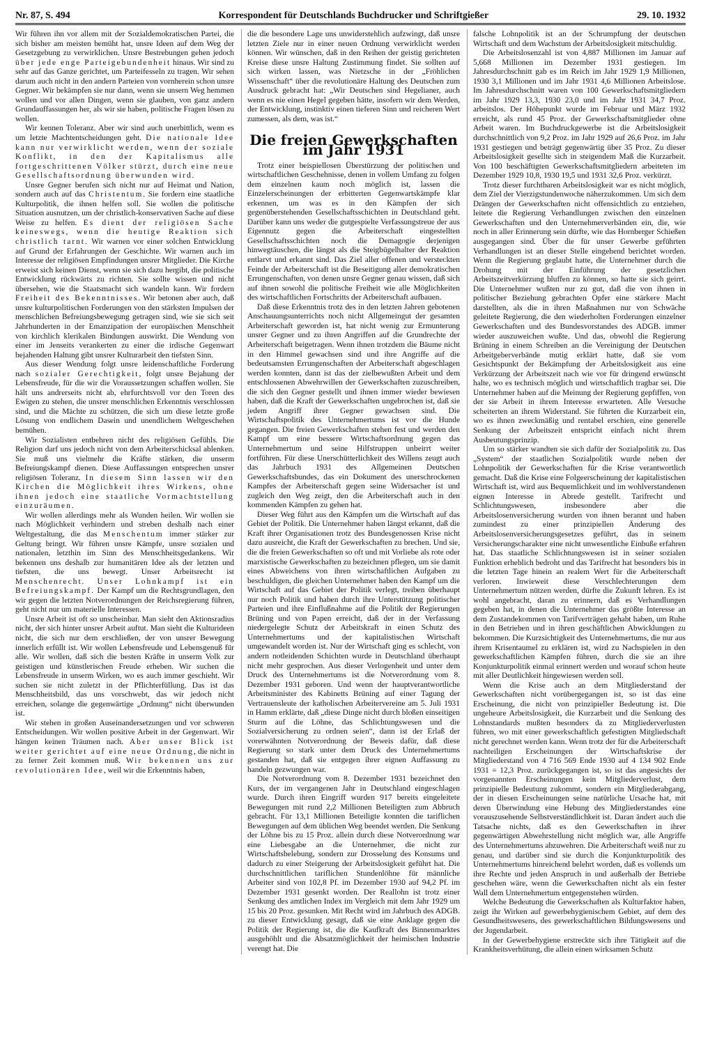Nr. 87, S. 494 Korrespondent für Deutschlands Buchdrucker und Schriftgießer 29. 10. 1932
Wir führen ihn vor allem mit der Sozialdemokratischen Partei, die sich bisher am meisten bemüht hat, unsre Ideen auf dem Weg der Gesetzgebung zu verwirklichen. Unsre Bestrebungen gehen jedoch über jede enge Parteigebundenheit hinaus. Wir sind zu sehr auf das Ganze gerichtet, um Parteifesseln zu tragen. Wir sehen darum auch nicht in den andern Parteien von vornherein schon unsre Gegner. Wir bekämpfen sie nur dann, wenn sie unsern Weg hemmen wollen und vor allen Dingen, wenn sie glauben, von ganz andern Grundauffassungen her, als wir sie haben, politische Fragen lösen zu wollen.
Wir kennen Toleranz. Aber wir sind auch unerbittlich, wenn es um letzte Machtentscheidungen geht. Die nationale Idee kann nur verwirklicht werden, wenn der soziale Konflikt, in den der Kapitalismus alle fortgeschrittenen Völker stürzt, durch eine neue Gesellschaftsordnung überwunden wird.
Unsre Gegner berufen sich nicht nur auf Heimat und Nation, sondern auch auf das Christentum. Sie fordern eine staatliche Kulturpolitik, die ihnen helfen soll. Sie wollen die politische Situation ausnutzen, um der christlich-konservativen Sache auf diese Weise zu helfen. Es dient der religiösen Sache keineswegs, wenn die heutige Reaktion sich christlich tarnt. Wir warnen vor einer solchen Entwicklung auf Grund der Erfahrungen der Geschichte. Wir warnen auch im Interesse der religiösen Empfindungen unsrer Mitglieder. Die Kirche erweist sich keinen Dienst, wenn sie sich dazu hergibt, die politische Entwicklung rückwärts zu richten. Sie sollte wissen und nicht übersehen, wie die Staatsmacht sich wandeln kann. Wir fordern Freiheit des Bekenntnisses. Wir betonen aber auch, daß unsre kulturpolitischen Forderungen von den stärksten Impulsen der menschlichen Befreiungsbewegung getragen sind, wie sie sich seit Jahrhunderten in der Emanzipation der europäischen Menschheit von kirchlich klerikalen Bindungen auswirkt. Die Wendung von einer im Jenseits verankerten zu einer die irdische Gegenwart bejahenden Haltung gibt unsrer Kulturarbeit den tiefsten Sinn.
Aus dieser Wendung folgt unsre leidenschaftliche Forderung nach sozialer Gerechtigkeit, folgt unsre Bejahung der Lebensfreude, für die wir die Voraussetzungen schaffen wollen. Sie hält uns andrerseits nicht ab, ehrfurchtsvoll vor den Toren des Ewigen zu stehen, die unsrer menschlichen Erkenntnis verschlossen sind, und die Mächte zu schützen, die sich um diese letzte große Lösung von endlichem Dasein und unendlichem Weltgeschehen bemühen.
Wir Sozialisten entbehren nicht des religiösen Gefühls. Die Religion darf uns jedoch nicht von dem Arbeiterschicksal ablenken. Sie muß uns vielmehr die Kräfte stärken, die unserm Befreiungskampf dienen. Diese Auffassungen entsprechen unsrer religiösen Toleranz. In diesem Sinn lassen wir den Kirchen die Möglichkeit ihres Wirkens, ohne ihnen jedoch eine staatliche Vormachtstellung einzuräumen.
Wir wollen allerdings mehr als Wunden heilen. Wir wollen sie nach Möglichkeit verhindern und streben deshalb nach einer Weltgestaltung, die das Menschentum immer stärker zur Geltung bringt. Wir führen unsre Kämpfe, unsre sozialen und nationalen, letzthin im Sinn des Menschheitsgedankens. Wir bekennen uns deshalb zur humanitären Idee als der letzten und tiefsten, die uns bewegt. Unser Arbeitsrecht ist Menschenrecht. Unser Lohnkampf ist ein Befreiungskampf. Der Kampf um die Rechtsgrundlagen, den wir gegen die letzten Notverordnungen der Reichsregierung führen, geht nicht nur um materielle Interessen.
Unsre Arbeit ist oft so unscheinbar. Man sieht den Aktionsradius nicht, der sich hinter unsrer Arbeit auftut. Man sieht die Kulturideen nicht, die sich nur dem erschließen, der von unsrer Bewegung innerlich erfüllt ist. Wir wollen Lebensfreude und Lebensgenuß für alle. Wir wollen, daß sich die besten Kräfte in unserm Volk zur geistigen und künstlerischen Freude erheben. Wir suchen die Lebensfreude in unserm Wirken, wo es auch immer geschieht. Wir suchen sie nicht zuletzt in der Pflichterfüllung. Das ist das Menschheitsbild, das uns vorschwebt, das wir jedoch nicht erreichen, solange die gegenwärtige „Ordnung“ nicht überwunden ist.
Wir stehen in großen Auseinandersetzungen und vor schweren Entscheidungen. Wir wollen positive Arbeit in der Gegenwart. Wir hängen keinen Träumen nach. Aber unser Blick ist weiter gerichtet auf eine neue Ordnung, die nicht in zu ferner Zeit kommen muß. Wir bekennen uns zur revolutionären Idee, weil wir die Erkenntnis haben,
die die besondere Lage uns unwiderstehlich aufzwingt, daß unsre letzten Ziele nur in einer neuen Ordnung verwirklicht werden können. Wir wünschen, daß in den Reihen der geistig gerichteten Kreise diese unsre Haltung Zustimmung findet. Sie sollten auf sich wirken lassen, was Nietzsche in der „Fröhlichen Wissenschaft“ über die revolutionäre Haltung des Deutschen zum Ausdruck gebracht hat: „Wir Deutschen sind Hegelianer, auch wenn es nie einen Hegel gegeben hätte, insofern wir dem Werden, der Entwicklung, instinktiv einen tieferen Sinn und reicheren Wert zumessen, als dem, was ist.“
Die freien Gewerkschaften im Jahr 1931
Trotz einer beispiellosen Überstürzung der politischen und wirtschaftlichen Geschehnisse, denen in vollem Umfang zu folgen dem einzelnen kaum noch möglich ist, lassen die Einzelerscheinungen der erbitterten Gegenwartskämpfe klar erkennen, um was es in den Kämpfen der sich gegenüberstehenden Gesellschaftsschichten in Deutschland geht. Darüber kann uns weder die gutgespielte Verfassungstreue der aus Eigennutz gegen die Arbeiterschaft eingestellten Gesellschaftsschichten noch die Demagogie derjenigen hinwegtäuschen, die längst als die Steigbügelhalter der Reaktion entlarvt und erkannt sind. Das Ziel aller offenen und versteckten Feinde der Arbeiterschaft ist die Beseitigung aller demokratischen Errungenschaften, von denen unsre Gegner genau wissen, daß sich auf ihnen sowohl die politische Freiheit wie alle Möglichkeiten des wirtschaftlichen Fortschritts der Arbeiterschaft aufbauen.
Daß diese Erkenntnis trotz des in den letzten Jahren gebotenen Anschauungsunterrichts noch nicht Allgemeingut der gesamten Arbeiterschaft geworden ist, hat nicht wenig zur Ermunterung unsrer Gegner und zu ihren Angriffen auf die Grundrechte der Arbeiterschaft beigetragen. Wenn ihnen trotzdem die Bäume nicht in den Himmel gewachsen sind und ihre Angriffe auf die bedeutsamsten Errungenschaften der Arbeiterschaft abgeschlagen werden konnten, dann ist das der zielbewußten Arbeit und dem entschlossenen Abwehrwillen der Gewerkschaften zuzuschreiben, die sich den Gegner gestellt und ihnen immer wieder bewiesen haben, daß die Kraft der Gewerkschaften ungebrochen ist, daß sie jedem Angriff ihrer Gegner gewachsen sind. Die Wirtschaftspolitik des Unternehmertums ist vor die Hunde gegangen. Die freien Gewerkschaften stehen fest und werden den Kampf um eine bessere Wirtschaftsordnung gegen das Unternehmertum und seine Hilfstruppen unbeirrt weiter fortführen. Für diese Unerschütterlichkeit des Willens zeugt auch das Jahrbuch 1931 des Allgemeinen Deutschen Gewerkschaftsbundes, das ein Dokument des unerschrockenen Kampfes der Arbeiterschaft gegen seine Widersacher ist und zugleich den Weg zeigt, den die Arbeiterschaft auch in den kommenden Kämpfen zu gehen hat.
Dieser Weg führt aus den Kämpfen um die Wirtschaft auf das Gebiet der Politik. Die Unternehmer haben längst erkannt, daß die Kraft ihrer Organisationen trotz des Bundesgenossen Krise nicht dazu ausreicht, die Kraft der Gewerkschaften zu brechen. Und sie, die die freien Gewerkschaften so oft und mit Vorliebe als rote oder marxistische Gewerkschaften zu bezeichnen pflegen, um sie damit eines Abweichens von ihren wirtschaftlichen Aufgaben zu beschuldigen, die gleichen Unternehmer haben den Kampf um die Wirtschaft auf das Gebiet der Politik verlegt, treiben überhaupt nur noch Politik und haben durch ihre Unterstützung politischer Parteien und ihre Einflußnahme auf die Politik der Regierungen Brüning und von Papen erreicht, daß der in der Verfassung niedergelegte Schutz der Arbeitskraft in einen Schutz des Unternehmertums und der kapitalistischen Wirtschaft umgewandelt worden ist. Nur der Wirtschaft ging es schlecht, von andern notleidenden Schichten wurde in Deutschland überhaupt nicht mehr gesprochen. Aus dieser Verlogenheit und unter dem Druck des Unternehmertums ist die Notverordnung vom 8. Dezember 1931 geboren. Und wenn der hauptverantwortliche Arbeitsminister des Kabinetts Brüning auf einer Tagung der Vertrauensleute der katholischen Arbeitervereine am 5. Juli 1931 in Hamm erklärte, daß „diese Dinge nicht durch bloßen einseitigen Sturm auf die Löhne, das Schlichtungswesen und die Sozialversicherung zu ordnen seien“, dann ist der Erlaß der vorerwähnten Notverordnung der Beweis dafür, daß diese Regierung so stark unter dem Druck des Unternehmertums gestanden hat, daß sie entgegen ihrer eignen Auffassung zu handeln gezwungen war.
Die Notverordnung vom 8. Dezember 1931 bezeichnet den Kurs, der im vergangenen Jahr in Deutschland eingeschlagen wurde. Durch ihren Eingriff wurden 917 bereits eingeleitete Bewegungen mit rund 2,2 Millionen Beteiligten zum Abbruch gebracht. Für 13,1 Millionen Beteiligte konnten die tariflichen Bewegungen auf dem üblichen Weg beendet werden. Die Senkung der Löhne bis zu 15 Proz. allein durch diese Notverordnung war eine Liebesgabe an die Unternehmer, die nicht zur Wirtschaftsbelebung, sondern zur Drosselung des Konsums und dadurch zu einer Steigerung der Arbeitslosigkeit geführt hat. Die durchschnittlichen tariflichen Stundenlöhne für männliche Arbeiter sind von 102,8 Pf. im Dezember 1930 auf 94,2 Pf. im Dezember 1931 gesenkt worden. Der Reallohn ist trotz einer Senkung des amtlichen Index im Vergleich mit dem Jahr 1929 um 15 bis 20 Proz. gesunken. Mit Recht wird im Jahrbuch des ADGB. zu dieser Entwicklung gesagt, daß sie eine Anklage gegen die Politik der Regierung ist, die die Kaufkraft des Binnenmarktes ausgehöhlt und die Absatzmöglichkeit der heimischen Industrie verengt hat. Die
falsche Lohnpolitik ist an der Schrumpfung der deutschen Wirtschaft und dem Wachstum der Arbeitslosigkeit mitschuldig.
Die Arbeitslosenzahl ist von 4,887 Millionen im Januar auf 5,668 Millionen im Dezember 1931 gestiegen. Im Jahresdurchschnitt gab es im Reich im Jahr 1929 1,9 Millionen, 1930 3,1 Millionen und im Jahr 1931 4,6 Millionen Arbeitslose. Im Jahresdurchschnitt waren von 100 Gewerkschaftsmitgliedern im Jahr 1929 13,3, 1930 23,0 und im Jahr 1931 34,7 Proz. arbeitslos. Der Höhepunkt wurde im Februar und März 1932 erreicht, als rund 45 Proz. der Gewerkschaftsmitglieder ohne Arbeit waren. Im Buchdruckgewerbe ist die Arbeitslosigkeit durchschnittlich von 9,2 Proz. im Jahr 1929 auf 26,6 Proz. im Jahr 1931 gestiegen und beträgt gegenwärtig über 35 Proz. Zu dieser Arbeitslosigkeit gesellte sich in steigendem Maß die Kurzarbeit. Von 100 beschäftigten Gewerkschaftsmitgliedern arbeiteten im Dezember 1929 10,8, 1930 19,5 und 1931 32,6 Proz. verkürzt.
Trotz dieser furchtbaren Arbeitslosigkeit war es nicht möglich, dem Ziel der Vierzigstundenwoche näherzukommen. Um sich dem Drängen der Gewerkschaften nicht offensichtlich zu entziehen, leitete die Regierung Verhandlungen zwischen den einzelnen Gewerkschaften und den Unternehmerverbänden ein, die, wie noch in aller Erinnerung sein dürfte, wie das Hornberger Schießen ausgegangen sind. Über die für unser Gewerbe geführten Verhandlungen ist an dieser Stelle eingehend berichtet worden. Wenn die Regierung geglaubt hatte, die Unternehmer durch die Drohung mit der Einführung der gesetzlichen Arbeitszeitverkürzung bluffen zu können, so hatte sie sich geirrt. Die Unternehmer wußten nur zu gut, daß die von ihnen in politischer Beziehung gebrachten Opfer eine stärkere Macht darstellten, als die in ihren Maßnahmen nur von Schwäche geleitete Regierung, die den wiederholten Forderungen einzelner Gewerkschaften und des Bundesvorstandes des ADGB. immer wieder auszuweichen wußte. Und das, obwohl die Regierung Brüning in einem Schreiben an die Vereinigung der Deutschen Arbeitgeberverbände mutig erklärt hatte, daß sie vom Gesichtspunkt der Bekämpfung der Arbeitslosigkeit aus eine Verkürzung der Arbeitszeit nach wie vor für dringend erwünscht halte, wo es technisch möglich und wirtschaftlich tragbar sei. Die Unternehmer haben auf die Meinung der Regierung gepfiffen, von der sie Arbeit in ihrem Interesse erwarteten. Alle Versuche scheiterten an ihrem Widerstand. Sie führten die Kurzarbeit ein, wo es ihnen zweckmäßig und rentabel erschien, eine generelle Senkung der Arbeitszeit entspricht einfach nicht ihrem Ausbeutungsprinzip.
Um so stärker wandten sie sich dafür der Sozialpolitik zu. Das „System“ der staatlichen Sozialpolitik wurde neben der Lohnpolitik der Gewerkschaften für die Krise verantwortlich gemacht. Daß die Krise eine Folgeerscheinung der kapitalistischen Wirtschaft ist, wird aus Bequemlichkeit und im wohlverstandenen eignen Interesse in Abrede gestellt. Tarifrecht und Schlichtungswesen, insbesondere aber die Arbeitslosenversicherung wurden von ihnen berannt und haben zumindest zu einer prinzipiellen Änderung des Arbeitslosenversicherungsgesetzes geführt, das in seinem Versicherungscharakter eine nicht unwesentliche Einbuße erfahren hat. Das staatliche Schlichtungswesen ist in seiner sozialen Funktion erheblich bedroht und das Tarifrecht hat besonders bis in die letzten Tage hinein an realem Wert für die Arbeiterschaft verloren. Inwieweit diese Verschlechterungen dem Unternehmertum nützen werden, dürfte die Zukunft lehren. Es ist wohl angebracht, daran zu erinnern, daß es Verhandlungen gegeben hat, in denen die Unternehmer das größte Interesse an dem Zustandekommen von Tarifverträgen gehabt haben, um Ruhe in den Betrieben und in ihren geschäftlichen Abwicklungen zu bekommen. Die Kurzsichtigkeit des Unternehmertums, die nur aus ihrem Krisentaumel zu erklären ist, wird zu Nachspielen in den gewerkschaftlichen Kämpfen führen, durch die sie an ihre Konjunkturpolitik einmal erinnert werden und worauf schon heute mit aller Deutlichkeit hingewiesen werden soll.
Wenn die Krise auch an dem Mitgliederstand der Gewerkschaften nicht vorübergegangen ist, so ist das eine Erscheinung, die nicht von prinzipieller Bedeutung ist. Die ungeheure Arbeitslosigkeit, die Kurzarbeit und die Senkung des Lohnstandards mußten besonders da zu Mitgliederverlusten führen, wo mit einer gewerkschaftlich gefestigten Mitgliedschaft nicht gerechnet werden kann. Wenn trotz der für die Arbeiterschaft nachteiligen Erscheinungen der Wirtschaftskrise der Mitgliederstand von 4 716 569 Ende 1930 auf 4 134 902 Ende 1931 = 12,3 Proz. zurückgegangen ist, so ist das angesichts der vorgenannten Erscheinungen kein Mitgliederverlust, dem prinzipielle Bedeutung zukommt, sondern ein Mitgliederabgang, der in diesen Erscheinungen seine natürliche Ursache hat, mit deren Überwindung eine Hebung des Mitgliederstandes eine vorauszusehende Selbstverständlichkeit ist. Daran ändert auch die Tatsache nichts, daß es den Gewerkschaften in ihrer gegenwärtigen Abwehrstellung nicht möglich war, alle Angriffe des Unternehmertums abzuwehren. Die Arbeiterschaft weiß nur zu genau, und darüber sind sie durch die Konjunkturpolitik des Unternehmertums hinreichend belehrt worden, daß es vollends um ihre Rechte und jeden Anspruch in und außerhalb der Betriebe geschehen wäre, wenn die Gewerkschaften nicht als ein fester Wall dem Unternehmertum entgegenstehen würden.
Welche Bedeutung die Gewerkschaften als Kulturfaktor haben, zeigt ihr Wirken auf gewerbehygienischem Gebiet, auf dem des Gesundheitswesens, des gewerkschaftlichen Bildungswesens und der Jugendarbeit.
In der Gewerbehygiene erstreckte sich ihre Tätigkeit auf die Krankheitsverhütung, die allein einen wirksamen Schutz